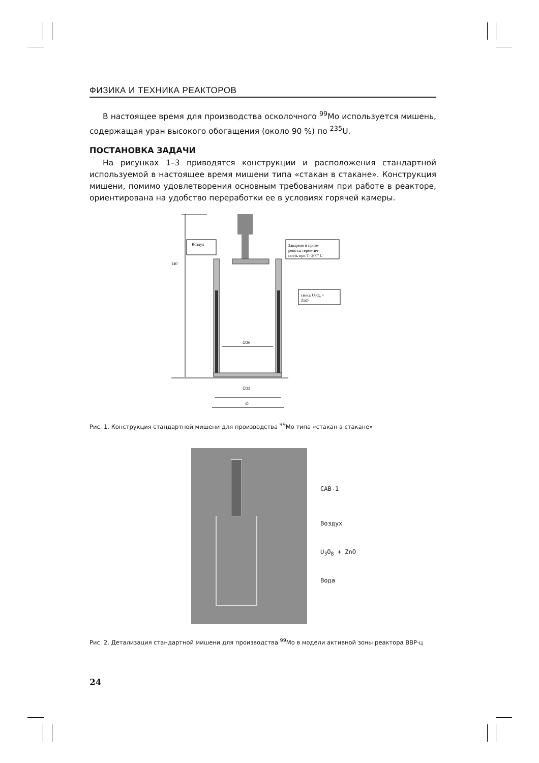ФИЗИКА И ТЕХНИКА РЕАКТОРОВ
В настоящее время для производства осколочного <sup>99</sup>Mo используется мишень, содержащая уран высокого обогащения (около 90 %) по <sup>235</sup>U.
ПОСТАНОВКА ЗАДАЧИ
На рисунках 1–3 приводятся конструкции и расположения стандартной используемой в настоящее время мишени типа «стакан в стакане». Конструкция мишени, помимо удовлетворения основным требованиям при работе в реакторе, ориентирована на удобство переработки ее в условиях горячей камеры.
140
∅26
∅33
∅
Воздух
Заварено и прове-
рено на герметич-
ность при T=200° C
смесь U₃O₈ +
ZnO
Рис. 1. Конструкция стандартной мишени для производства <sup>99</sup>Mo типа «стакан в стакане»
САВ-1
Воздух
U<sub>3</sub>O<sub>8</sub> + ZnO
Вода
Рис. 2. Детализация стандартной мишени для производства <sup>99</sup>Mo в модели активной зоны реактора ВВР-ц
24